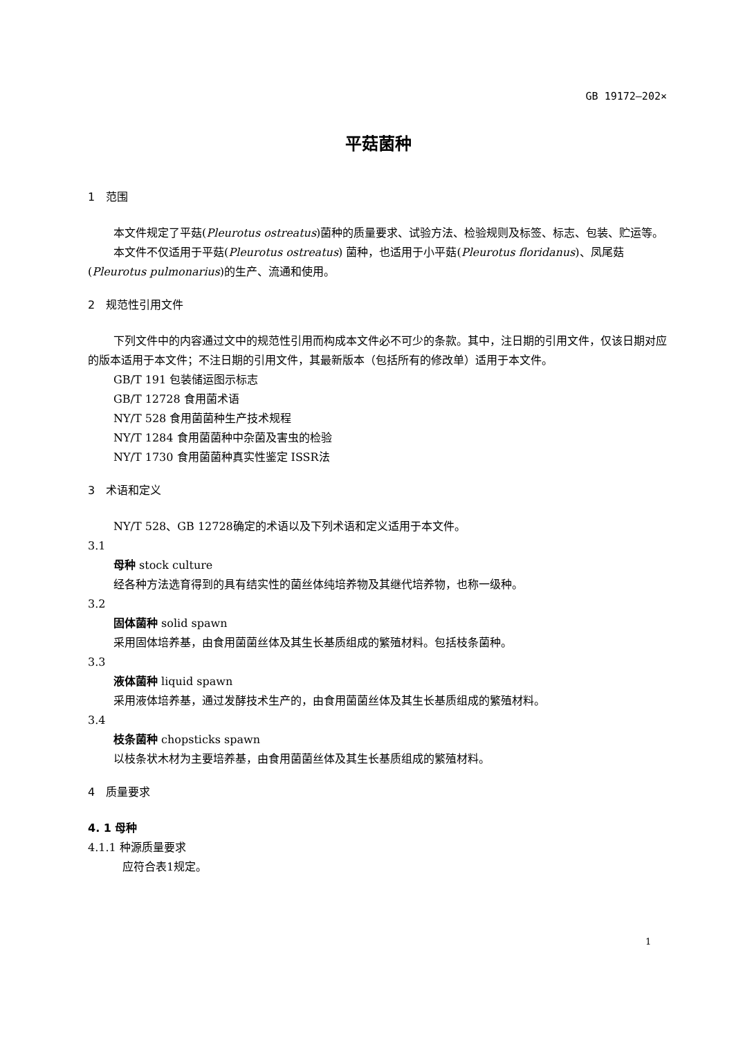GB 19172—202×
平菇菌种
1　范围
本文件规定了平菇(Pleurotus ostreatus)菌种的质量要求、试验方法、检验规则及标签、标志、包装、贮运等。
本文件不仅适用于平菇(Pleurotus ostreatus) 菌种，也适用于小平菇(Pleurotus floridanus)、凤尾菇(Pleurotus pulmonarius)的生产、流通和使用。
2　规范性引用文件
下列文件中的内容通过文中的规范性引用而构成本文件必不可少的条款。其中，注日期的引用文件，仅该日期对应的版本适用于本文件；不注日期的引用文件，其最新版本（包括所有的修改单）适用于本文件。
GB/T 191 包装储运图示标志
GB/T 12728 食用菌术语
NY/T 528 食用菌菌种生产技术规程
NY/T 1284 食用菌菌种中杂菌及害虫的检验
NY/T 1730 食用菌菌种真实性鉴定 ISSR法
3　术语和定义
NY/T 528、GB 12728确定的术语以及下列术语和定义适用于本文件。
3.1
母种 stock culture
经各种方法选育得到的具有结实性的菌丝体纯培养物及其继代培养物，也称一级种。
3.2
固体菌种 solid spawn
采用固体培养基，由食用菌菌丝体及其生长基质组成的繁殖材料。包括枝条菌种。
3.3
液体菌种 liquid spawn
采用液体培养基，通过发酵技术生产的，由食用菌菌丝体及其生长基质组成的繁殖材料。
3.4
枝条菌种 chopsticks spawn
以枝条状木材为主要培养基，由食用菌菌丝体及其生长基质组成的繁殖材料。
4　质量要求
4. 1 母种
4.1.1 种源质量要求
应符合表1规定。
1